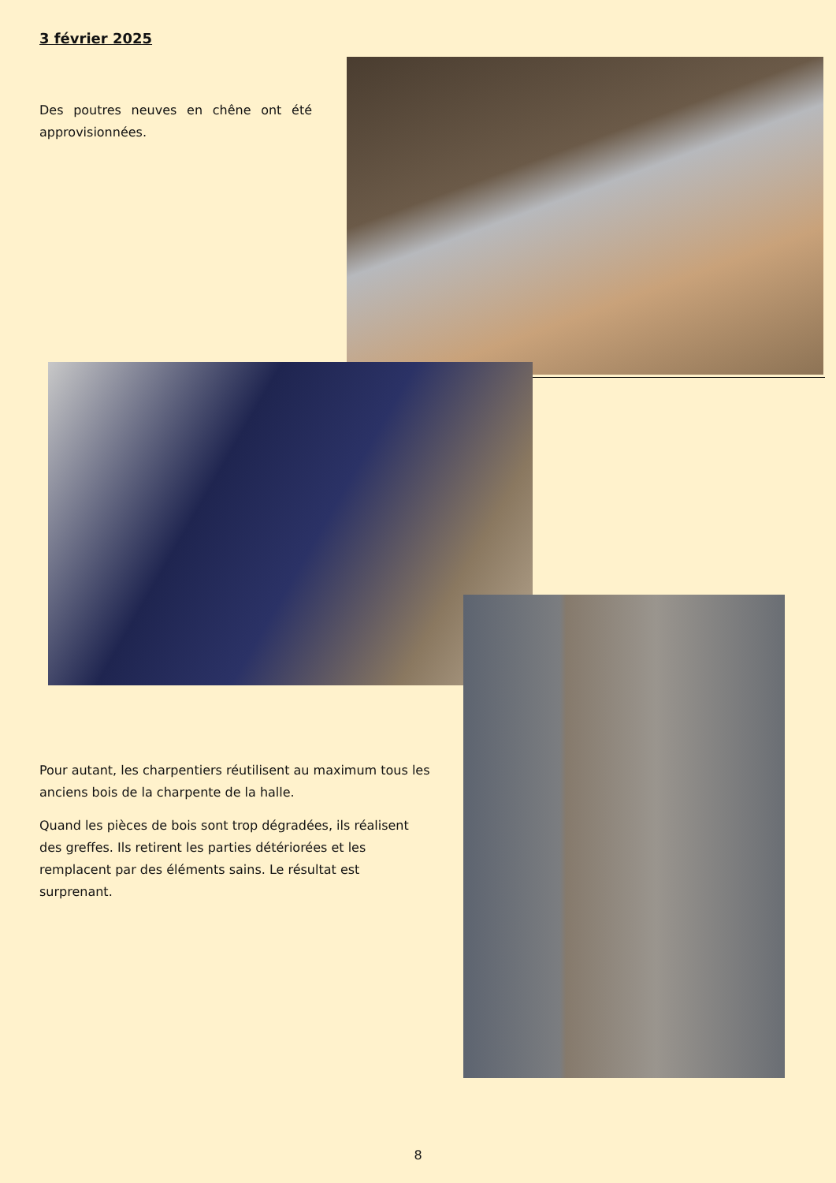3 février 2025
Des poutres neuves en chêne ont été approvisionnées.
Pour autant, les charpentiers réutilisent au maximum tous les anciens bois de la charpente de la halle.
Quand les pièces de bois sont trop dégradées, ils réalisent des greffes. Ils retirent les parties détériorées et les remplacent par des éléments sains. Le résultat est surprenant.
8